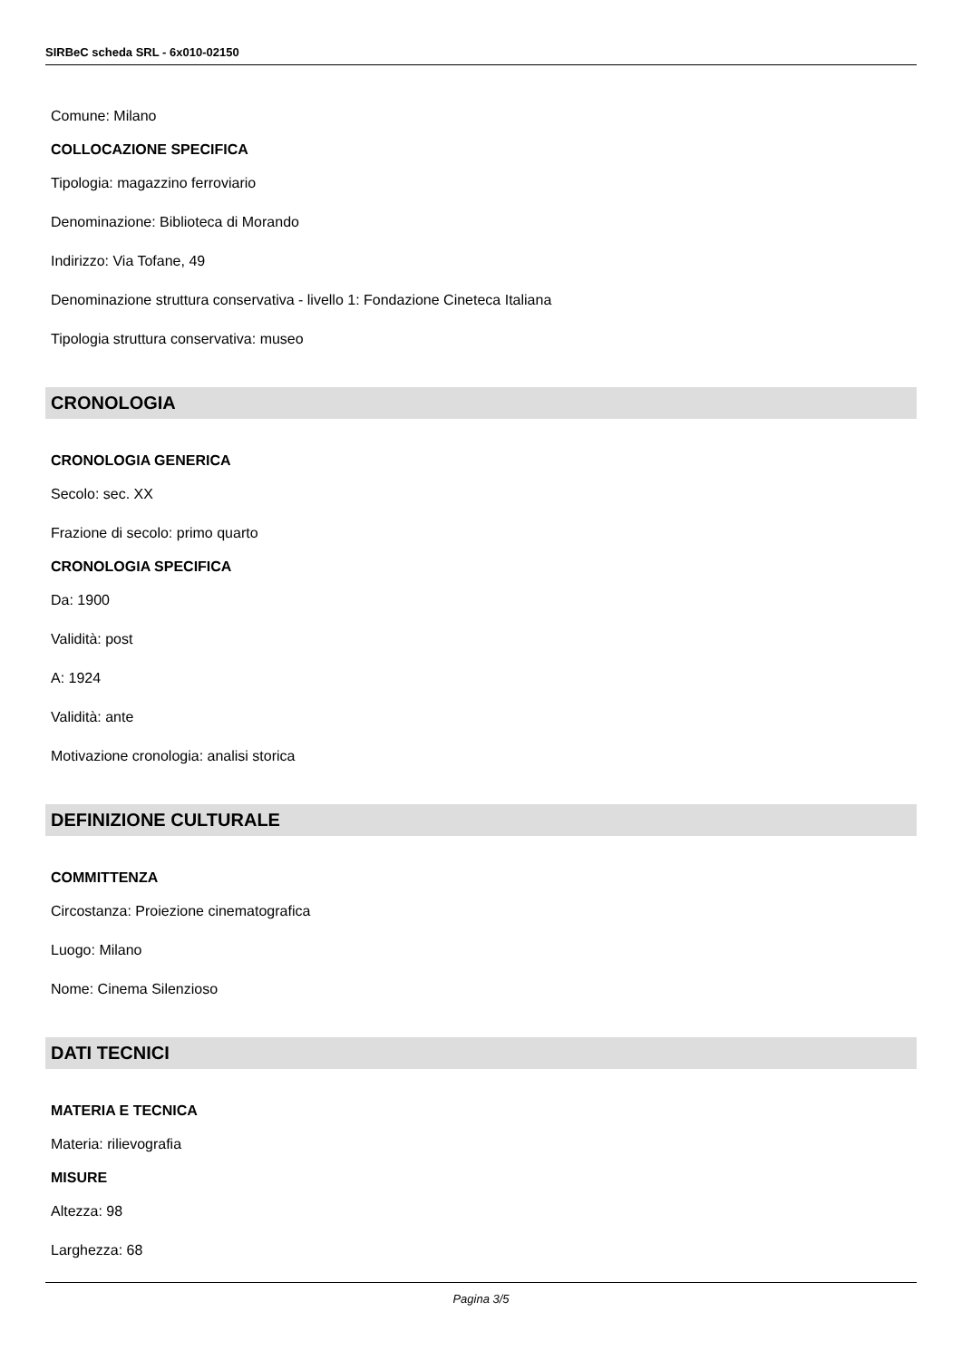SIRBeC scheda SRL - 6x010-02150
Comune: Milano
COLLOCAZIONE SPECIFICA
Tipologia: magazzino ferroviario
Denominazione: Biblioteca di Morando
Indirizzo: Via Tofane, 49
Denominazione struttura conservativa - livello 1: Fondazione Cineteca Italiana
Tipologia struttura conservativa: museo
CRONOLOGIA
CRONOLOGIA GENERICA
Secolo: sec. XX
Frazione di secolo: primo quarto
CRONOLOGIA SPECIFICA
Da: 1900
Validità: post
A: 1924
Validità: ante
Motivazione cronologia: analisi storica
DEFINIZIONE CULTURALE
COMMITTENZA
Circostanza: Proiezione cinematografica
Luogo: Milano
Nome: Cinema Silenzioso
DATI TECNICI
MATERIA E TECNICA
Materia: rilievografia
MISURE
Altezza: 98
Larghezza: 68
Pagina 3/5